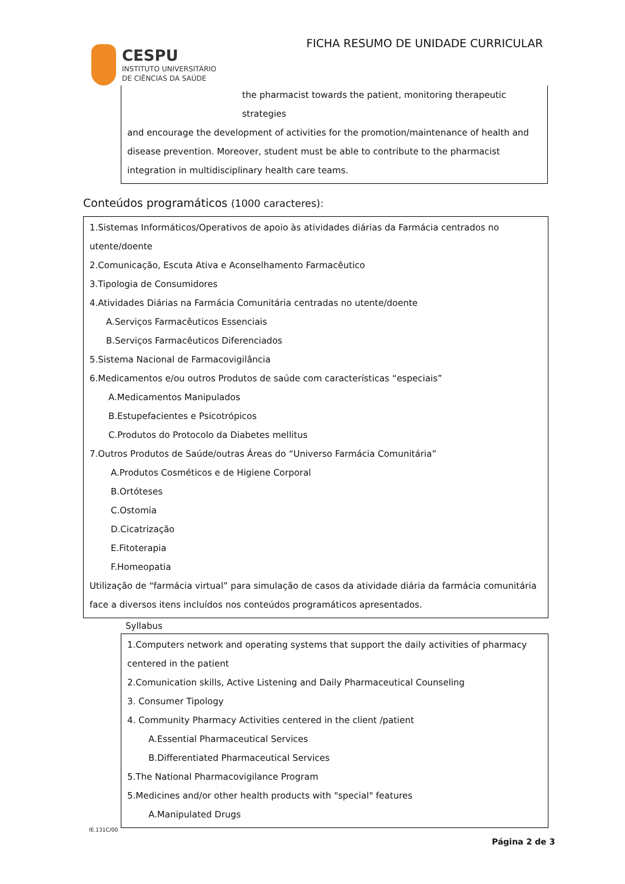FICHA RESUMO DE UNIDADE CURRICULAR
CESPU
INSTITUTO UNIVERSITÁRIO
DE CIÊNCIAS DA SAÚDE
the pharmacist towards the patient, monitoring therapeutic strategies
and encourage the development of activities for the promotion/maintenance of health and disease prevention. Moreover, student must be able to contribute to the pharmacist integration in multidisciplinary health care teams.
Conteúdos programáticos (1000 caracteres):
1.Sistemas Informáticos/Operativos de apoio às atividades diárias da Farmácia centrados no utente/doente
2.Comunicação, Escuta Ativa e Aconselhamento Farmacêutico
3.Tipologia de Consumidores
4.Atividades Diárias na Farmácia Comunitária centradas no utente/doente
A.Serviços Farmacêuticos Essenciais
B.Serviços Farmacêuticos Diferenciados
5.Sistema Nacional de Farmacovigilância
6.Medicamentos e/ou outros Produtos de saúde com características “especiais”
A.Medicamentos Manipulados
B.Estupefacientes e Psicotrópicos
C.Produtos do Protocolo da Diabetes mellitus
7.Outros Produtos de Saúde/outras Áreas do “Universo Farmácia Comunitária”
A.Produtos Cosméticos e de Higiene Corporal
B.Ortóteses
C.Ostomia
D.Cicatrização
E.Fitoterapia
F.Homeopatia
Utilização de “farmácia virtual” para simulação de casos da atividade diária da farmácia comunitária face a diversos itens incluídos nos conteúdos programáticos apresentados.
Syllabus
1.Computers network and operating systems that support the daily activities of pharmacy centered in the patient
2.Comunication skills, Active Listening and Daily Pharmaceutical Counseling
3. Consumer Tipology
4. Community Pharmacy Activities centered in the client /patient
A.Essential Pharmaceutical Services
B.Differentiated Pharmaceutical Services
5.The National Pharmacovigilance Program
5.Medicines and/or other health products with "special" features
A.Manipulated Drugs
IE.131C/00
Página 2 de 3